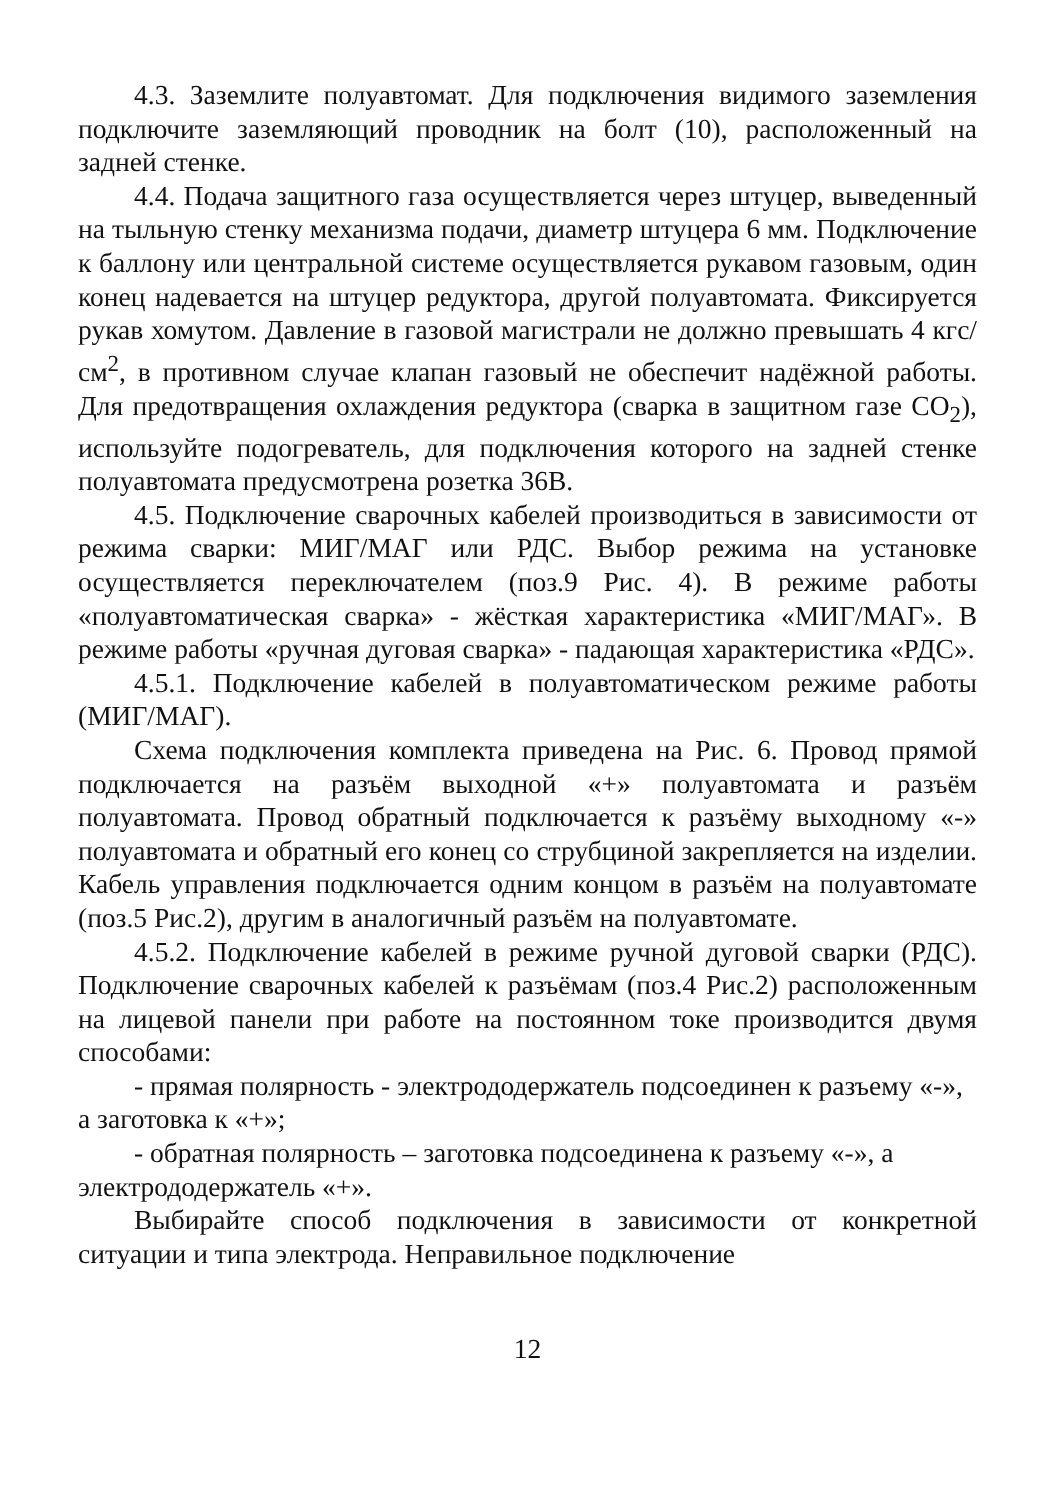4.3. Заземлите полуавтомат. Для подключения видимого заземления подключите заземляющий проводник на болт (10), расположенный на задней стенке.
4.4. Подача защитного газа осуществляется через штуцер, выведенный на тыльную стенку механизма подачи, диаметр штуцера 6 мм. Подключение к баллону или центральной системе осуществляется рукавом газовым, один конец надевается на штуцер редуктора, другой полуавтомата. Фиксируется рукав хомутом. Давление в газовой магистрали не должно превышать 4 кгс/см<sup>2</sup>, в противном случае клапан газовый не обеспечит надёжной работы. Для предотвращения охлаждения редуктора (сварка в защитном газе CO<sub>2</sub>), используйте подогреватель, для подключения которого на задней стенке полуавтомата предусмотрена розетка 36В.
4.5. Подключение сварочных кабелей производиться в зависимости от режима сварки: МИГ/МАГ или РДС. Выбор режима на установке осуществляется переключателем (поз.9 Рис. 4). В режиме работы «полуавтоматическая сварка» - жёсткая характеристика «МИГ/МАГ». В режиме работы «ручная дуговая сварка» - падающая характеристика «РДС».
4.5.1. Подключение кабелей в полуавтоматическом режиме работы (МИГ/МАГ).
Схема подключения комплекта приведена на Рис. 6. Провод прямой подключается на разъём выходной «+» полуавтомата и разъём полуавтомата. Провод обратный подключается к разъёму выходному «-» полуавтомата и обратный его конец со струбциной закрепляется на изделии. Кабель управления подключается одним концом в разъём на полуавтомате (поз.5 Рис.2), другим в аналогичный разъём на полуавтомате.
4.5.2. Подключение кабелей в режиме ручной дуговой сварки (РДС). Подключение сварочных кабелей к разъёмам (поз.4 Рис.2) расположенным на лицевой панели при работе на постоянном токе производится двумя способами:
- прямая полярность - электрододержатель подсоединен к разъему «-», а заготовка к «+»;
- обратная полярность – заготовка подсоединена к разъему «-», а электрододержатель «+».
Выбирайте способ подключения в зависимости от конкретной ситуации и типа электрода. Неправильное подключение
12